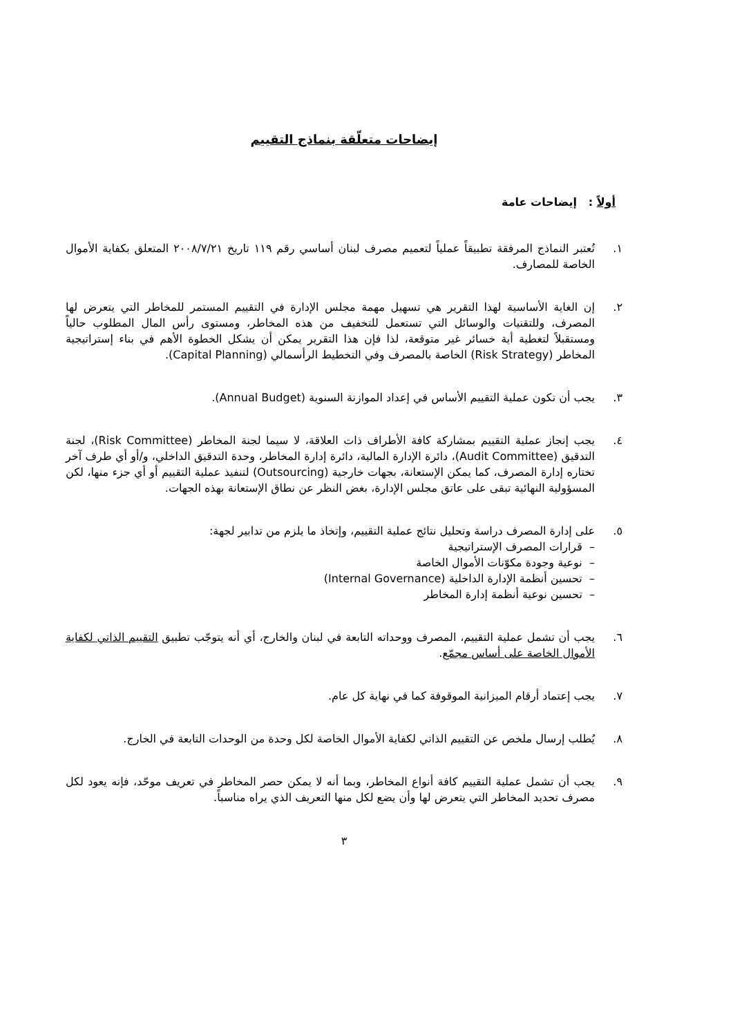إيضاحات متعلّقة بنماذج التقييم
أولاً : إيضاحات عامة
١. تُعتبر النماذج المرفقة تطبيقاً عملياً لتعميم مصرف لبنان أساسي رقم ١١٩ تاريخ ٢٠٠٨/٧/٢١ المتعلق بكفاية الأموال الخاصة للمصارف.
٢. إن الغاية الأساسية لهذا التقرير هي تسهيل مهمة مجلس الإدارة في التقييم المستمر للمخاطر التي يتعرض لها المصرف، وللتقنيات والوسائل التي تستعمل للتخفيف من هذه المخاطر، ومستوى رأس المال المطلوب حالياً ومستقبلاً لتغطية أية خسائر غير متوقعة، لذا فإن هذا التقرير يمكن أن يشكل الخطوة الأهم في بناء إستراتيجية المخاطر (Risk Strategy) الخاصة بالمصرف وفي التخطيط الرأسمالي (Capital Planning).
٣. يجب أن تكون عملية التقييم الأساس في إعداد الموازنة السنوية (Annual Budget).
٤. يجب إنجاز عملية التقييم بمشاركة كافة الأطراف ذات العلاقة، لا سيما لجنة المخاطر (Risk Committee)، لجنة التدقيق (Audit Committee)، دائرة الإدارة المالية، دائرة إدارة المخاطر، وحدة التدقيق الداخلي، و/أو أي طرف آخر تختاره إدارة المصرف، كما يمكن الإستعانة، بجهات خارجية (Outsourcing) لتنفيذ عملية التقييم أو أي جزء منها، لكن المسؤولية النهائية تبقى على عاتق مجلس الإدارة، بغض النظر عن نطاق الإستعانة بهذه الجهات.
٥. على إدارة المصرف دراسة وتحليل نتائج عملية التقييم، وإتخاذ ما يلزم من تدابير لجهة:
– قرارات المصرف الإستراتيجية
– نوعية وجودة مكوّنات الأموال الخاصة
– تحسين أنظمة الإدارة الداخلية (Internal Governance)
– تحسين نوعية أنظمة إدارة المخاطر
٦. يجب أن تشمل عملية التقييم، المصرف ووحداته التابعة في لبنان والخارج، أي أنه يتوجّب تطبيق التقييم الذاتي لكفاية الأموال الخاصة على أساس مجمّع.
٧. يجب إعتماد أرقام الميزانية الموقوفة كما في نهاية كل عام.
٨. يُطلب إرسال ملخص عن التقييم الذاتي لكفاية الأموال الخاصة لكل وحدة من الوحدات التابعة في الخارج.
٩. يجب أن تشمل عملية التقييم كافة أنواع المخاطر، وبما أنه لا يمكن حصر المخاطر في تعريف موحّد، فإنه يعود لكل مصرف تحديد المخاطر التي يتعرض لها وأن يضع لكل منها التعريف الذي يراه مناسباً.
٣